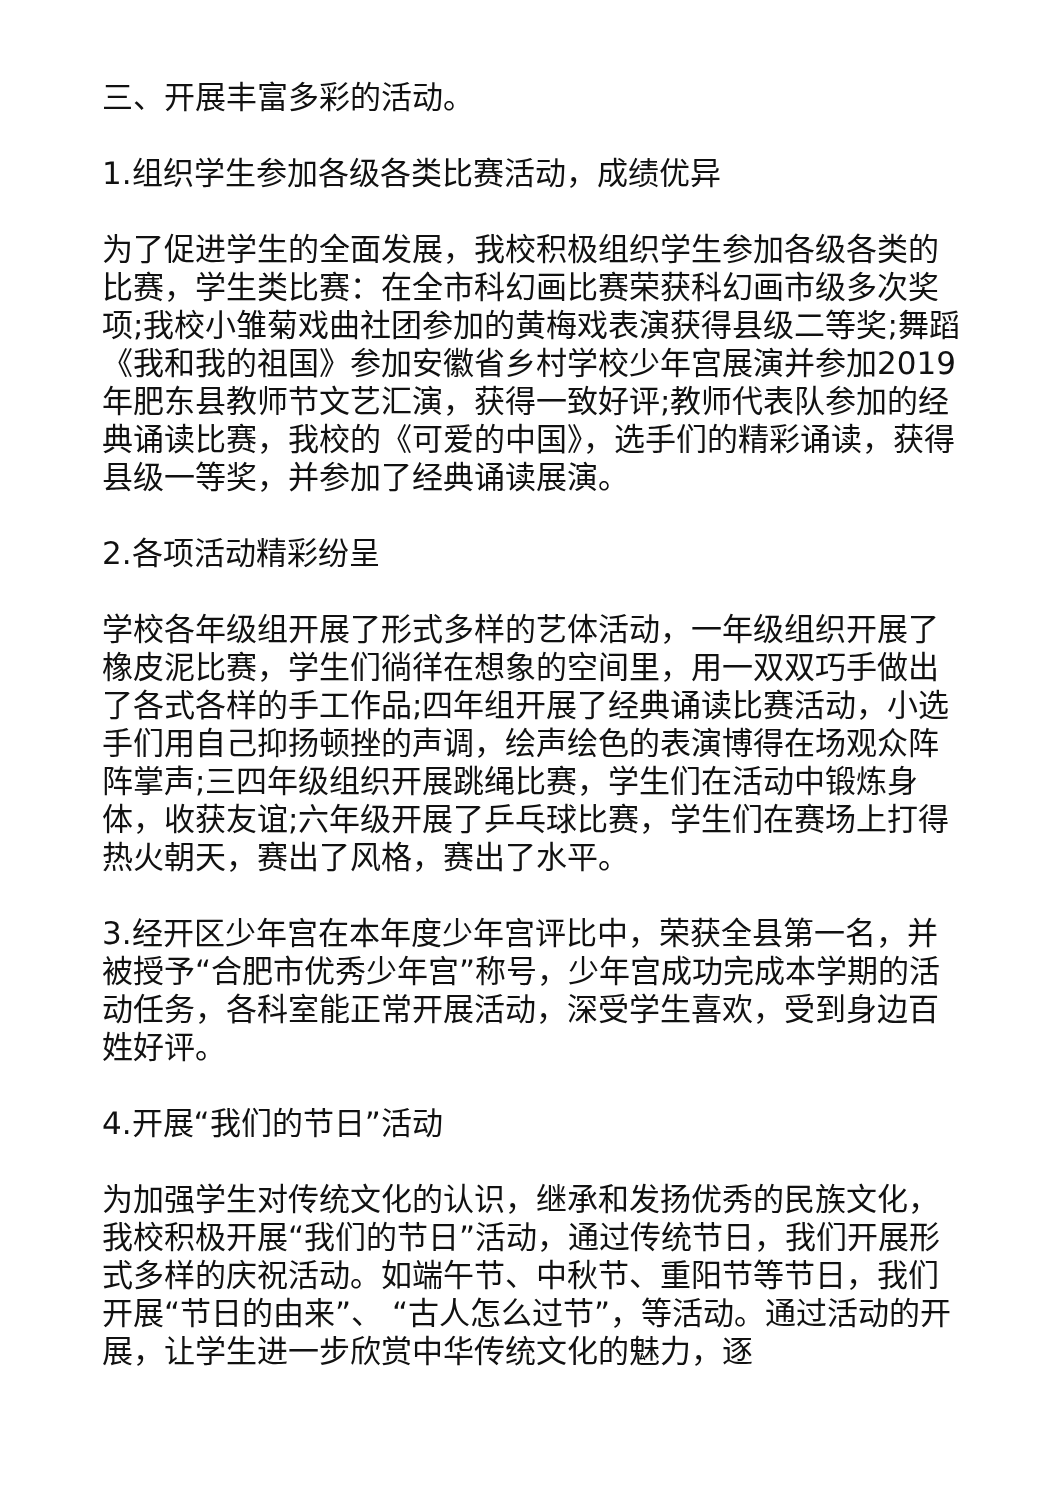三、开展丰富多彩的活动。
1.组织学生参加各级各类比赛活动，成绩优异
为了促进学生的全面发展，我校积极组织学生参加各级各类的比赛，学生类比赛：在全市科幻画比赛荣获科幻画市级多次奖项;我校小雏菊戏曲社团参加的黄梅戏表演获得县级二等奖;舞蹈《我和我的祖国》参加安徽省乡村学校少年宫展演并参加2019年肥东县教师节文艺汇演，获得一致好评;教师代表队参加的经典诵读比赛，我校的《可爱的中国》，选手们的精彩诵读，获得县级一等奖，并参加了经典诵读展演。
2.各项活动精彩纷呈
学校各年级组开展了形式多样的艺体活动，一年级组织开展了橡皮泥比赛，学生们徜徉在想象的空间里，用一双双巧手做出了各式各样的手工作品;四年组开展了经典诵读比赛活动，小选手们用自己抑扬顿挫的声调，绘声绘色的表演博得在场观众阵阵掌声;三四年级组织开展跳绳比赛，学生们在活动中锻炼身体，收获友谊;六年级开展了乒乓球比赛，学生们在赛场上打得热火朝天，赛出了风格，赛出了水平。
3.经开区少年宫在本年度少年宫评比中，荣获全县第一名，并被授予“合肥市优秀少年宫”称号，少年宫成功完成本学期的活动任务，各科室能正常开展活动，深受学生喜欢，受到身边百姓好评。
4.开展“我们的节日”活动
为加强学生对传统文化的认识，继承和发扬优秀的民族文化，我校积极开展“我们的节日”活动，通过传统节日，我们开展形式多样的庆祝活动。如端午节、中秋节、重阳节等节日，我们开展“节日的由来”、 “古人怎么过节”，等活动。通过活动的开展，让学生进一步欣赏中华传统文化的魅力，逐